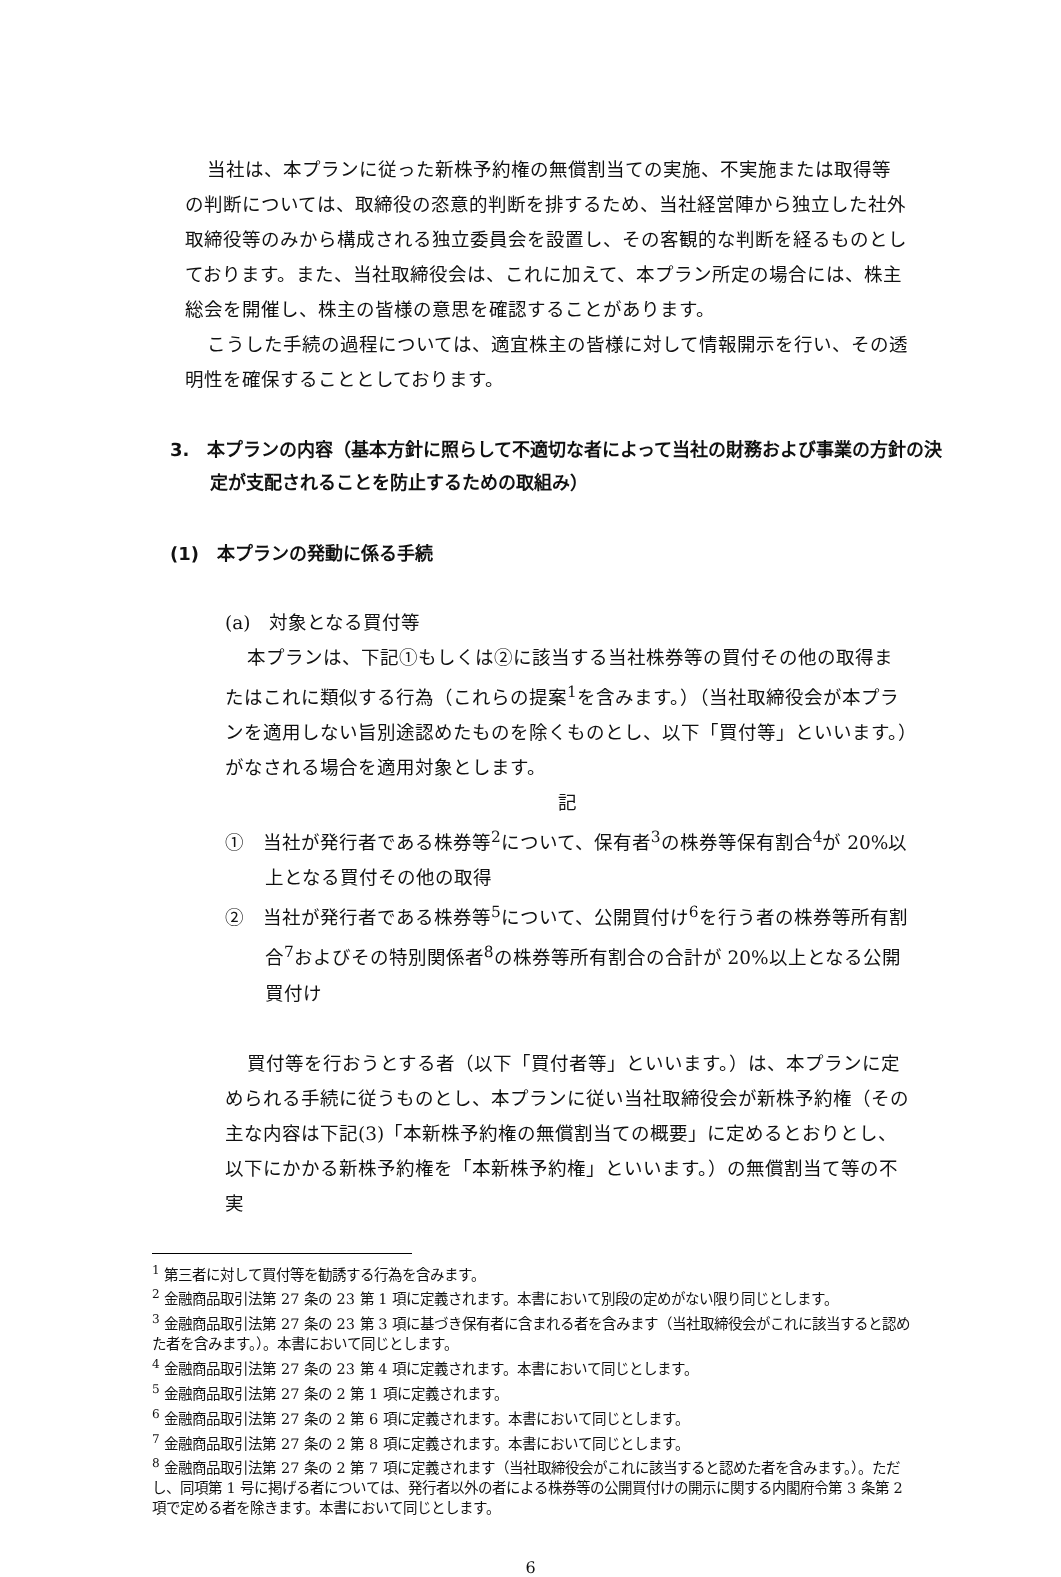当社は、本プランに従った新株予約権の無償割当ての実施、不実施または取得等の判断については、取締役の恣意的判断を排するため、当社経営陣から独立した社外取締役等のみから構成される独立委員会を設置し、その客観的な判断を経るものとしております。また、当社取締役会は、これに加えて、本プラン所定の場合には、株主総会を開催し、株主の皆様の意思を確認することがあります。
こうした手続の過程については、適宜株主の皆様に対して情報開示を行い、その透明性を確保することとしております。
3.　本プランの内容（基本方針に照らして不適切な者によって当社の財務および事業の方針の決定が支配されることを防止するための取組み）
(1)　本プランの発動に係る手続
(a)　対象となる買付等
本プランは、下記①もしくは②に該当する当社株券等の買付その他の取得またはこれに類似する行為（これらの提案<sup>1</sup>を含みます。）（当社取締役会が本プランを適用しない旨別途認めたものを除くものとし、以下「買付等」といいます。）がなされる場合を適用対象とします。
記
①　当社が発行者である株券等<sup>2</sup>について、保有者<sup>3</sup>の株券等保有割合<sup>4</sup>が 20%以上となる買付その他の取得
②　当社が発行者である株券等<sup>5</sup>について、公開買付け<sup>6</sup>を行う者の株券等所有割合<sup>7</sup>およびその特別関係者<sup>8</sup>の株券等所有割合の合計が 20%以上となる公開買付け
買付等を行おうとする者（以下「買付者等」といいます。）は、本プランに定められる手続に従うものとし、本プランに従い当社取締役会が新株予約権（その主な内容は下記(3)「本新株予約権の無償割当ての概要」に定めるとおりとし、以下にかかる新株予約権を「本新株予約権」といいます。）の無償割当て等の不実
<sup>1</sup> 第三者に対して買付等を勧誘する行為を含みます。
<sup>2</sup> 金融商品取引法第 27 条の 23 第 1 項に定義されます。本書において別段の定めがない限り同じとします。
<sup>3</sup> 金融商品取引法第 27 条の 23 第 3 項に基づき保有者に含まれる者を含みます（当社取締役会がこれに該当すると認めた者を含みます。）。本書において同じとします。
<sup>4</sup> 金融商品取引法第 27 条の 23 第 4 項に定義されます。本書において同じとします。
<sup>5</sup> 金融商品取引法第 27 条の 2 第 1 項に定義されます。
<sup>6</sup> 金融商品取引法第 27 条の 2 第 6 項に定義されます。本書において同じとします。
<sup>7</sup> 金融商品取引法第 27 条の 2 第 8 項に定義されます。本書において同じとします。
<sup>8</sup> 金融商品取引法第 27 条の 2 第 7 項に定義されます（当社取締役会がこれに該当すると認めた者を含みます。）。ただし、同項第 1 号に掲げる者については、発行者以外の者による株券等の公開買付けの開示に関する内閣府令第 3 条第 2 項で定める者を除きます。本書において同じとします。
6